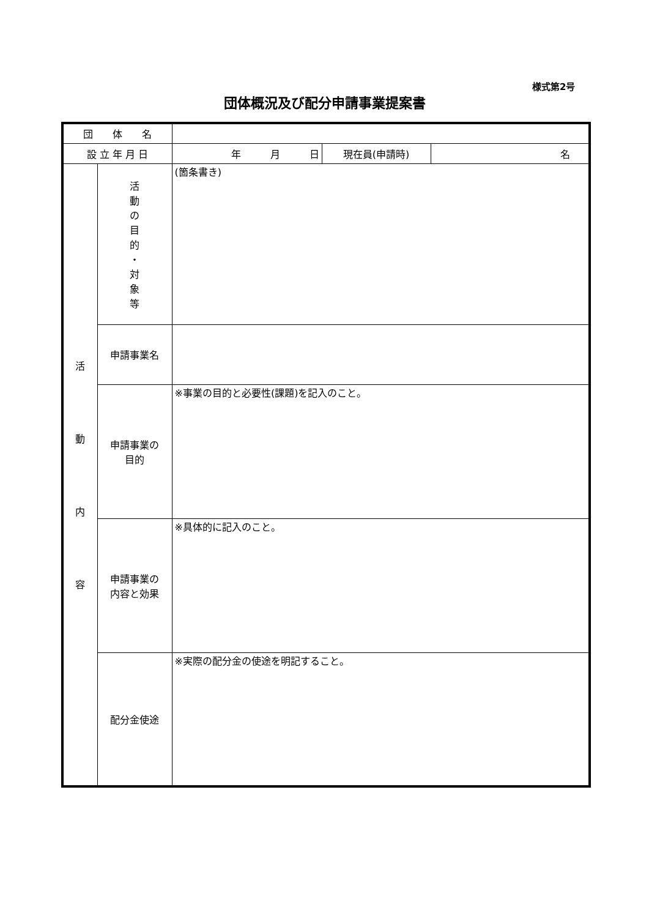様式第2号
団体概況及び配分申請事業提案書
| 団 体 名 | | | | |
| 設 立 年 月 日 | | 年 月 日 | 現在員(申請時) | 名 |
| 活 動 内 容 | 活 動 の 目 的 ・ 対 象 等 | (箇条書き) | | |
| | 申請事業名 | | | |
| | 申請事業の 目的 | ※事業の目的と必要性(課題)を記入のこと。 | | |
| | 申請事業の 内容と効果 | ※具体的に記入のこと。 | | |
| | 配分金使途 | ※実際の配分金の使途を明記すること。 | | |